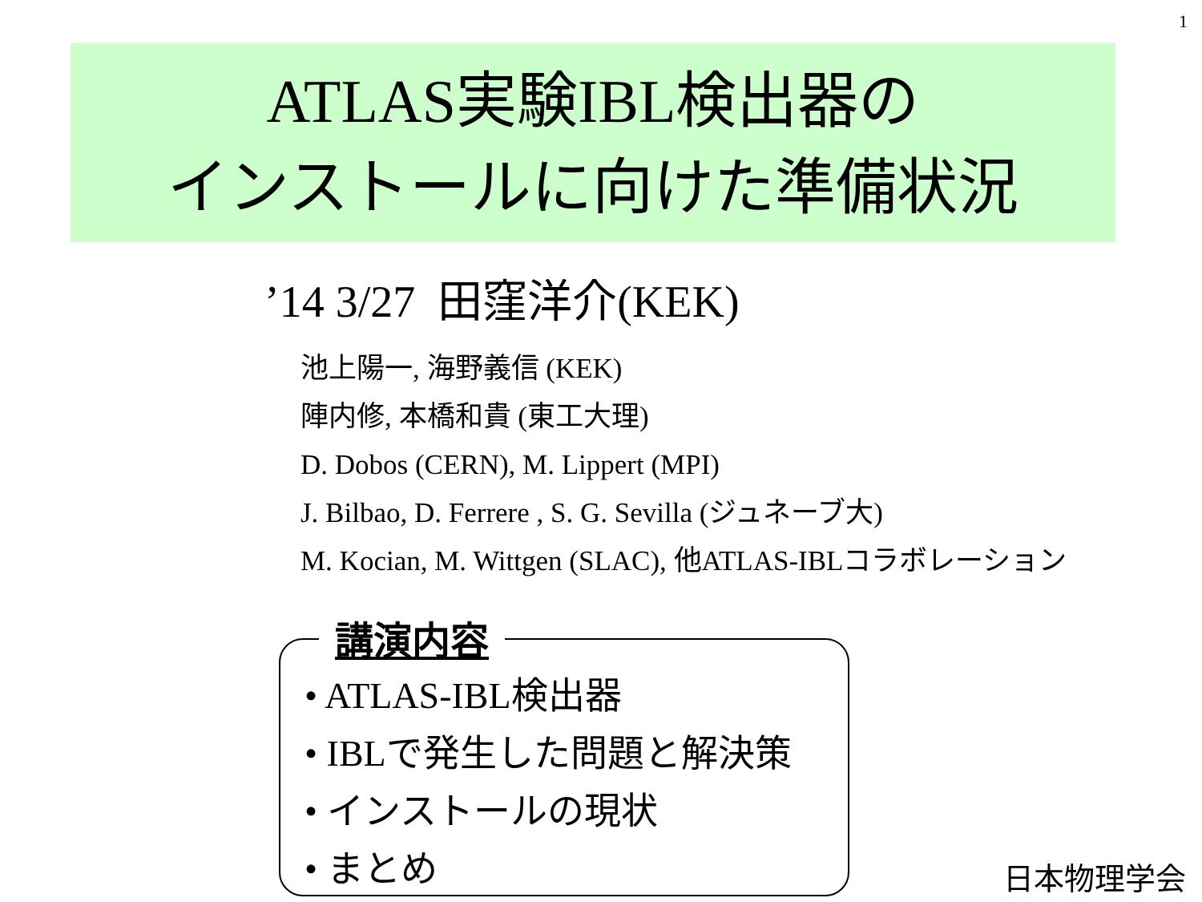1
ATLAS実験IBL検出器の
インストールに向けた準備状況
’14 3/27 田窪洋介(KEK)
池上陽一, 海野義信 (KEK)
陣内修, 本橋和貴 (東工大理)
D. Dobos (CERN), M. Lippert (MPI)
J. Bilbao, D. Ferrere , S. G. Sevilla (ジュネーブ大)
M. Kocian, M. Wittgen (SLAC), 他ATLAS-IBLコラボレーション
講演内容
• ATLAS-IBL検出器
• IBLで発生した問題と解決策
• インストールの現状
• まとめ
日本物理学会